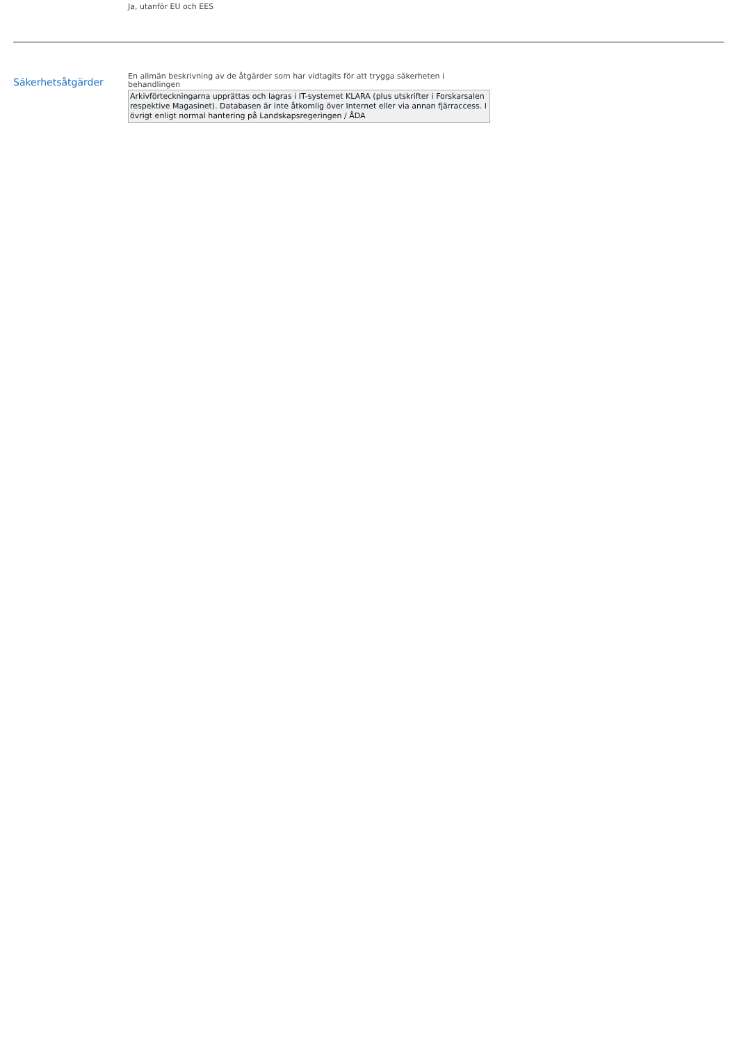Ja, utanför EU och EES
Säkerhetsåtgärder
En allmän beskrivning av de åtgärder som har vidtagits för att trygga säkerheten i behandlingen
Arkivförteckningarna upprättas och lagras i IT-systemet KLARA (plus utskrifter i Forskarsalen respektive Magasinet). Databasen är inte åtkomlig över Internet eller via annan fjärraccess. I övrigt enligt normal hantering på Landskapsregeringen / ÅDA